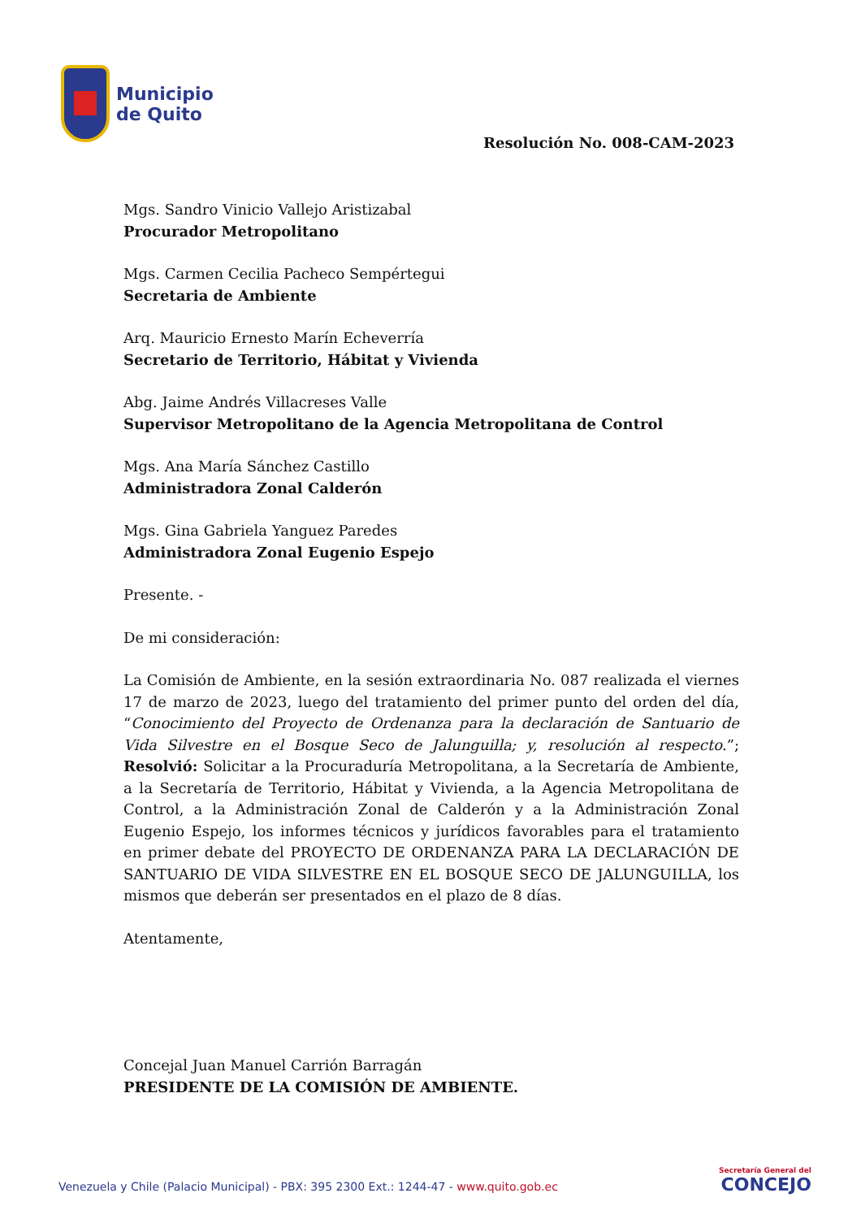Municipio
de Quito
Resolución No. 008-CAM-2023
Mgs. Sandro Vinicio Vallejo Aristizabal
Procurador Metropolitano
Mgs. Carmen Cecilia Pacheco Sempértegui
Secretaria de Ambiente
Arq. Mauricio Ernesto Marín Echeverría
Secretario de Territorio, Hábitat y Vivienda
Abg. Jaime Andrés Villacreses Valle
Supervisor Metropolitano de la Agencia Metropolitana de Control
Mgs. Ana María Sánchez Castillo
Administradora Zonal Calderón
Mgs. Gina Gabriela Yanguez Paredes
Administradora Zonal Eugenio Espejo
Presente. -
De mi consideración:
La Comisión de Ambiente, en la sesión extraordinaria No. 087 realizada el viernes 17 de marzo de 2023, luego del tratamiento del primer punto del orden del día, “Conocimiento del Proyecto de Ordenanza para la declaración de Santuario de Vida Silvestre en el Bosque Seco de Jalunguilla; y, resolución al respecto.”; Resolvió: Solicitar a la Procuraduría Metropolitana, a la Secretaría de Ambiente, a la Secretaría de Territorio, Hábitat y Vivienda, a la Agencia Metropolitana de Control, a la Administración Zonal de Calderón y a la Administración Zonal Eugenio Espejo, los informes técnicos y jurídicos favorables para el tratamiento en primer debate del PROYECTO DE ORDENANZA PARA LA DECLARACIÓN DE SANTUARIO DE VIDA SILVESTRE EN EL BOSQUE SECO DE JALUNGUILLA, los mismos que deberán ser presentados en el plazo de 8 días.
Atentamente,
Concejal Juan Manuel Carrión Barragán
PRESIDENTE DE LA COMISIÓN DE AMBIENTE.
Venezuela y Chile (Palacio Municipal) - PBX: 395 2300 Ext.: 1244-47 - www.quito.gob.ec
Secretaría General del
CONCEJO